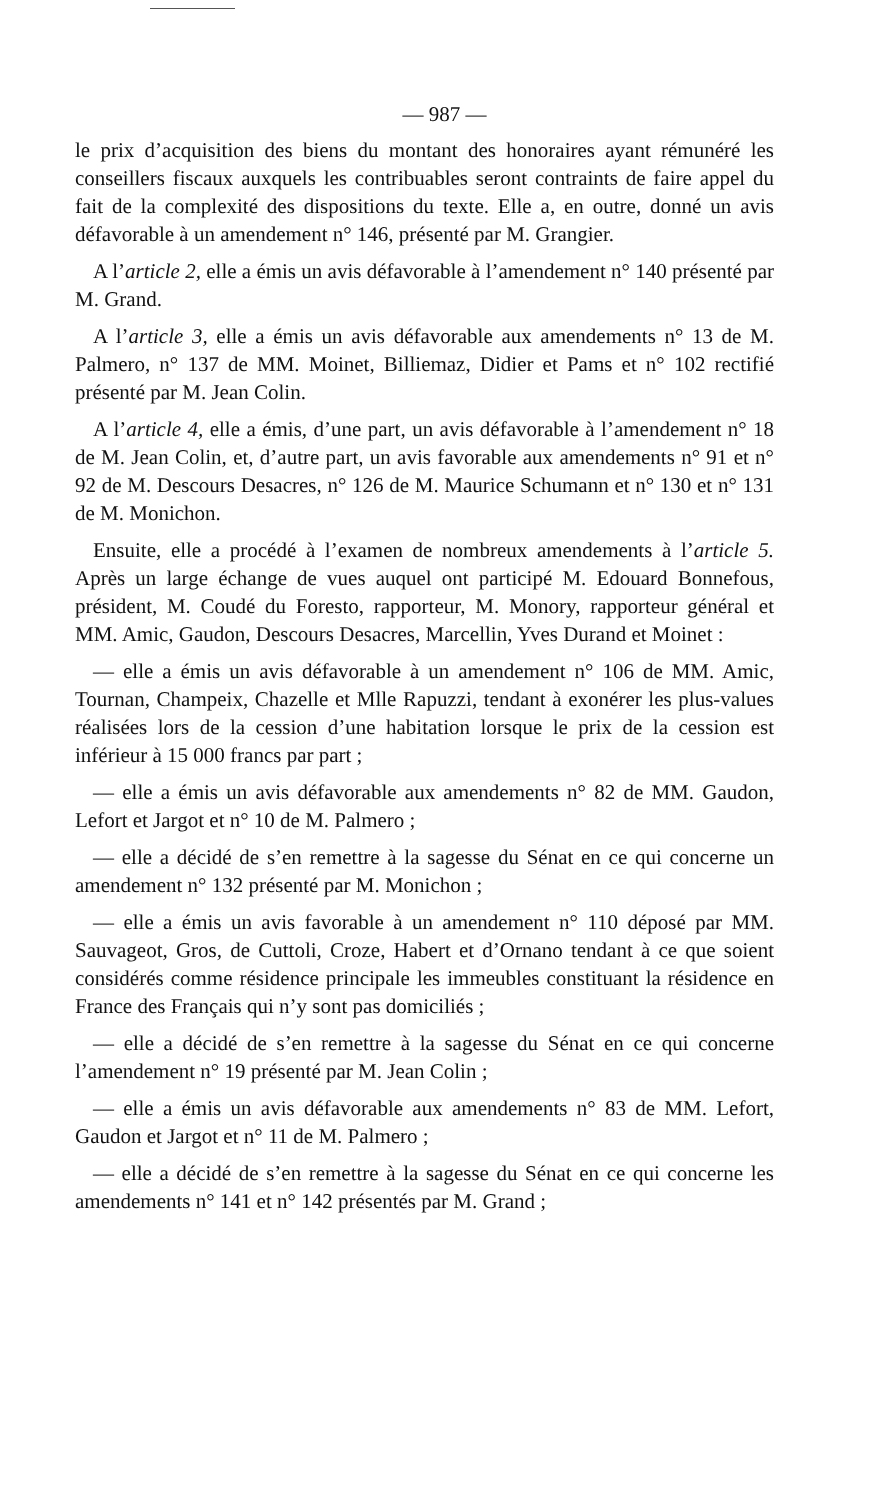— 987 —
le prix d’acquisition des biens du montant des honoraires ayant rémunéré les conseillers fiscaux auxquels les contribuables seront contraints de faire appel du fait de la complexité des dispositions du texte. Elle a, en outre, donné un avis défavorable à un amendement n° 146, présenté par M. Grangier.
A l’article 2, elle a émis un avis défavorable à l’amendement n° 140 présenté par M. Grand.
A l’article 3, elle a émis un avis défavorable aux amendements n° 13 de M. Palmero, n° 137 de MM. Moinet, Billiemaz, Didier et Pams et n° 102 rectifié présenté par M. Jean Colin.
A l’article 4, elle a émis, d’une part, un avis défavorable à l’amendement n° 18 de M. Jean Colin, et, d’autre part, un avis favorable aux amendements n° 91 et n° 92 de M. Descours Desacres, n° 126 de M. Maurice Schumann et n° 130 et n° 131 de M. Monichon.
Ensuite, elle a procédé à l’examen de nombreux amendements à l’article 5. Après un large échange de vues auquel ont participé M. Edouard Bonnefous, président, M. Coudé du Foresto, rapporteur, M. Monory, rapporteur général et MM. Amic, Gaudon, Descours Desacres, Marcellin, Yves Durand et Moinet :
— elle a émis un avis défavorable à un amendement n° 106 de MM. Amic, Tournan, Champeix, Chazelle et Mlle Rapuzzi, tendant à exonérer les plus-values réalisées lors de la cession d’une habitation lorsque le prix de la cession est inférieur à 15 000 francs par part ;
— elle a émis un avis défavorable aux amendements n° 82 de MM. Gaudon, Lefort et Jargot et n° 10 de M. Palmero ;
— elle a décidé de s’en remettre à la sagesse du Sénat en ce qui concerne un amendement n° 132 présenté par M. Monichon ;
— elle a émis un avis favorable à un amendement n° 110 déposé par MM. Sauvageot, Gros, de Cuttoli, Croze, Habert et d’Ornano tendant à ce que soient considérés comme résidence principale les immeubles constituant la résidence en France des Français qui n’y sont pas domiciliés ;
— elle a décidé de s’en remettre à la sagesse du Sénat en ce qui concerne l’amendement n° 19 présenté par M. Jean Colin ;
— elle a émis un avis défavorable aux amendements n° 83 de MM. Lefort, Gaudon et Jargot et n° 11 de M. Palmero ;
— elle a décidé de s’en remettre à la sagesse du Sénat en ce qui concerne les amendements n° 141 et n° 142 présentés par M. Grand ;